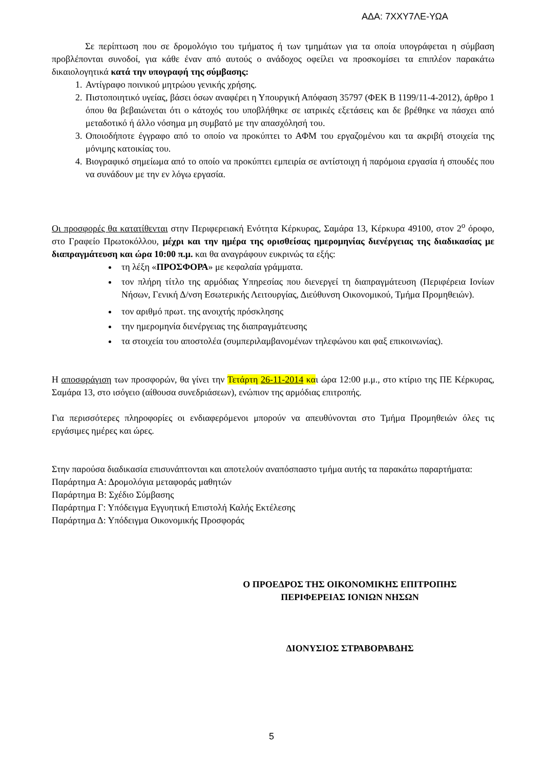ΑΔΑ: 7ΧΧΥ7ΛΕ-ΥΩΑ
Σε περίπτωση που σε δρομολόγιο του τμήματος ή των τμημάτων για τα οποία υπογράφεται η σύμβαση προβλέπονται συνοδοί, για κάθε έναν από αυτούς ο ανάδοχος οφείλει να προσκομίσει τα επιπλέον παρακάτω δικαιολογητικά κατά την υπογραφή της σύμβασης:
1. Αντίγραφο ποινικού μητρώου γενικής χρήσης.
2. Πιστοποιητικό υγείας, βάσει όσων αναφέρει η Υπουργική Απόφαση 35797 (ΦΕΚ Β 1199/11-4-2012), άρθρο 1 όπου θα βεβαιώνεται ότι ο κάτοχός του υποβλήθηκε σε ιατρικές εξετάσεις και δε βρέθηκε να πάσχει από μεταδοτικό ή άλλο νόσημα μη συμβατό με την απασχόλησή του.
3. Οποιοδήποτε έγγραφο από το οποίο να προκύπτει το ΑΦΜ του εργαζομένου και τα ακριβή στοιχεία της μόνιμης κατοικίας του.
4. Βιογραφικό σημείωμα από το οποίο να προκύπτει εμπειρία σε αντίστοιχη ή παρόμοια εργασία ή σπουδές που να συνάδουν με την εν λόγω εργασία.
Οι προσφορές θα κατατίθενται στην Περιφερειακή Ενότητα Κέρκυρας, Σαμάρα 13, Κέρκυρα 49100, στον 2<sup>ο</sup> όροφο, στο Γραφείο Πρωτοκόλλου, μέχρι και την ημέρα της ορισθείσας ημερομηνίας διενέργειας της διαδικασίας με διαπραγμάτευση και ώρα 10:00 π.μ. και θα αναγράφουν ευκρινώς τα εξής:
τη λέξη «ΠΡΟΣΦΟΡΑ» με κεφαλαία γράμματα.
τον πλήρη τίτλο της αρμόδιας Υπηρεσίας που διενεργεί τη διαπραγμάτευση (Περιφέρεια Ιονίων Νήσων, Γενική Δ/νση Εσωτερικής Λειτουργίας, Διεύθυνση Οικονομικού, Τμήμα Προμηθειών).
τον αριθμό πρωτ. της ανοιχτής πρόσκλησης
την ημερομηνία διενέργειας της διαπραγμάτευσης
τα στοιχεία του αποστολέα (συμπεριλαμβανομένων τηλεφώνου και φαξ επικοινωνίας).
Η αποσφράγιση των προσφορών, θα γίνει την Τετάρτη 26-11-2014 και ώρα 12:00 μ.μ., στο κτίριο της ΠΕ Κέρκυρας, Σαμάρα 13, στο ισόγειο (αίθουσα συνεδριάσεων), ενώπιον της αρμόδιας επιτροπής.
Για περισσότερες πληροφορίες οι ενδιαφερόμενοι μπορούν να απευθύνονται στο Τμήμα Προμηθειών όλες τις εργάσιμες ημέρες και ώρες.
Στην παρούσα διαδικασία επισυνάπτονται και αποτελούν αναπόσπαστο τμήμα αυτής τα παρακάτω παραρτήματα:
Παράρτημα Α: Δρομολόγια μεταφοράς μαθητών
Παράρτημα Β: Σχέδιο Σύμβασης
Παράρτημα Γ: Υπόδειγμα Εγγυητική Επιστολή Καλής Εκτέλεσης
Παράρτημα Δ: Υπόδειγμα Οικονομικής Προσφοράς
Ο ΠΡΟΕΔΡΟΣ ΤΗΣ ΟΙΚΟΝΟΜΙΚΗΣ ΕΠΙΤΡΟΠΗΣ
ΠΕΡΙΦΕΡΕΙΑΣ ΙΟΝΙΩΝ ΝΗΣΩΝ
ΔΙΟΝΥΣΙΟΣ ΣΤΡΑΒΟΡΑΒΔΗΣ
5